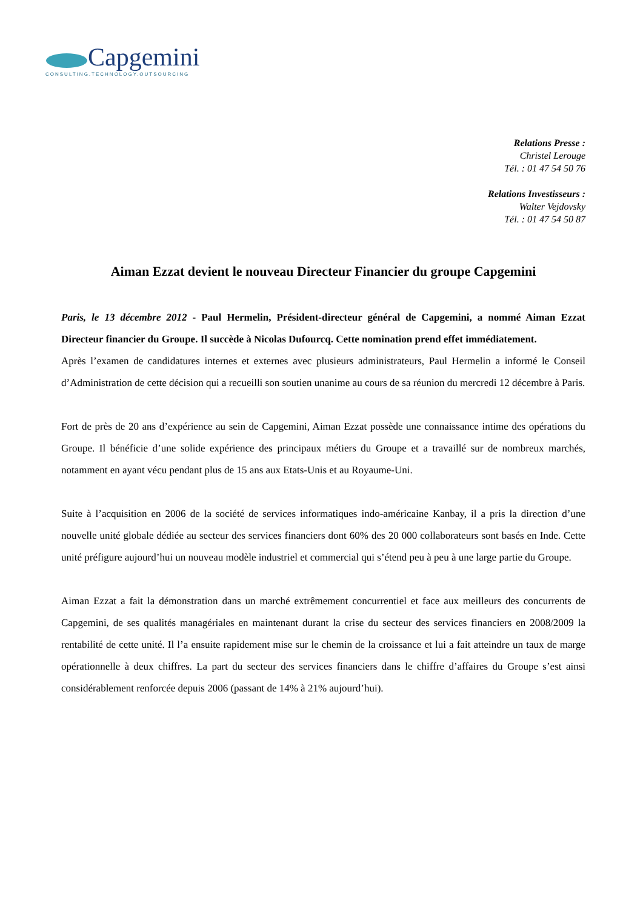Capgemini
CONSULTING.TECHNOLOGY.OUTSOURCING
Relations Presse :
Christel Lerouge
Tél. : 01 47 54 50 76
Relations Investisseurs :
Walter Vejdovsky
Tél. : 01 47 54 50 87
Aiman Ezzat devient le nouveau Directeur Financier du groupe Capgemini
Paris, le 13 décembre 2012 - Paul Hermelin, Président-directeur général de Capgemini, a nommé Aiman Ezzat Directeur financier du Groupe. Il succède à Nicolas Dufourcq. Cette nomination prend effet immédiatement.
Après l’examen de candidatures internes et externes avec plusieurs administrateurs, Paul Hermelin a informé le Conseil d’Administration de cette décision qui a recueilli son soutien unanime au cours de sa réunion du mercredi 12 décembre à Paris.
Fort de près de 20 ans d’expérience au sein de Capgemini, Aiman Ezzat possède une connaissance intime des opérations du Groupe. Il bénéficie d’une solide expérience des principaux métiers du Groupe et a travaillé sur de nombreux marchés, notamment en ayant vécu pendant plus de 15 ans aux Etats-Unis et au Royaume-Uni.
Suite à l’acquisition en 2006 de la société de services informatiques indo-américaine Kanbay, il a pris la direction d’une nouvelle unité globale dédiée au secteur des services financiers dont 60% des 20 000 collaborateurs sont basés en Inde. Cette unité préfigure aujourd’hui un nouveau modèle industriel et commercial qui s’étend peu à peu à une large partie du Groupe.
Aiman Ezzat a fait la démonstration dans un marché extrêmement concurrentiel et face aux meilleurs des concurrents de Capgemini, de ses qualités managériales en maintenant durant la crise du secteur des services financiers en 2008/2009 la rentabilité de cette unité. Il l’a ensuite rapidement mise sur le chemin de la croissance et lui a fait atteindre un taux de marge opérationnelle à deux chiffres. La part du secteur des services financiers dans le chiffre d’affaires du Groupe s’est ainsi considérablement renforcée depuis 2006 (passant de 14% à 21% aujourd’hui).